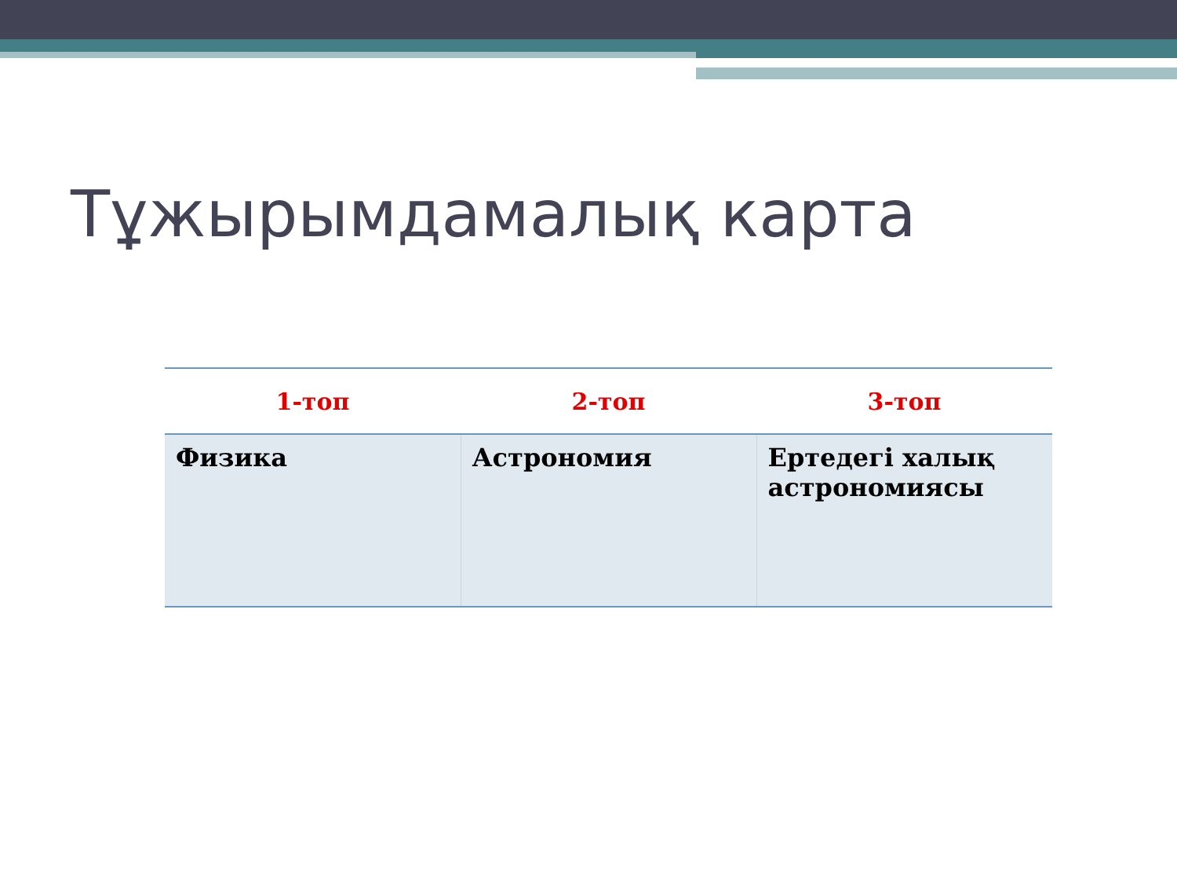Тұжырымдамалық карта
| 1-топ | 2-топ | 3-топ |
| --- | --- | --- |
| Физика | Астрономия | Ертедегі халық астрономиясы |